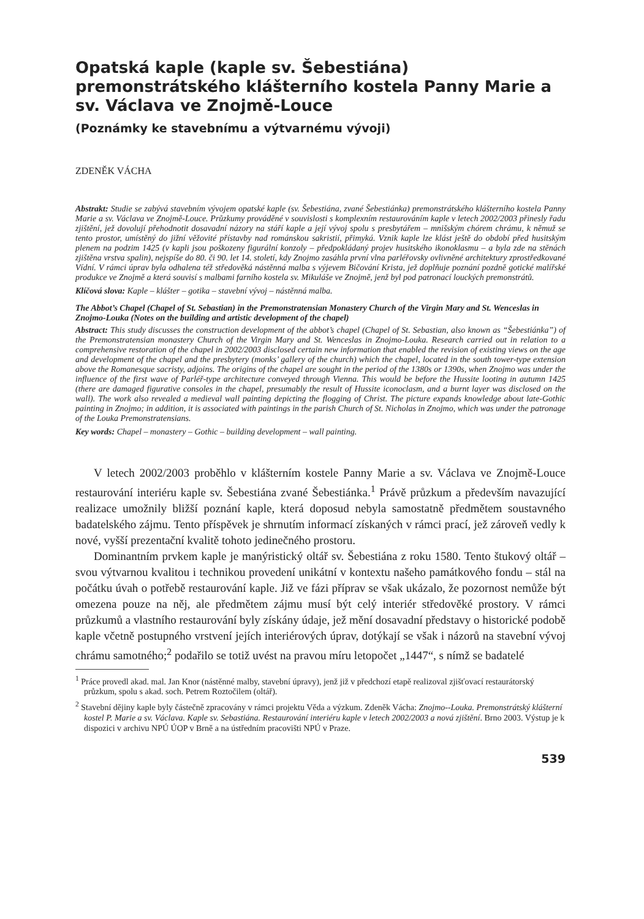Opatská kaple (kaple sv. Šebestiána) premonstrátského klášterního kostela Panny Marie a sv. Václava ve Znojmě-Louce
(Poznámky ke stavebnímu a výtvarnému vývoji)
ZDENĚK VÁCHA
Abstrakt: Studie se zabývá stavebním vývojem opatské kaple (sv. Šebestiána, zvané Šebestiánka) premonstrátského klášterního kostela Panny Marie a sv. Václava ve Znojmě-Louce. Průzkumy prováděné v souvislosti s komplexním restaurováním kaple v letech 2002/2003 přinesly řadu zjištění, jež dovolují přehodnotit dosavadní názory na stáří kaple a její vývoj spolu s presbytářem – mnišským chórem chrámu, k němuž se tento prostor, umístěný do jižní věžovité přístavby nad románskou sakristií, přimyká. Vznik kaple lze klást ještě do období před husitským plenem na podzim 1425 (v kapli jsou poškozeny figurální konzoly – předpokládaný projev husitského ikonoklasmu – a byla zde na stěnách zjištěna vrstva spalin), nejspíše do 80. či 90. let 14. století, kdy Znojmo zasáhla první vlna parléřovsky ovlivněné architektury zprostředkované Vídní. V rámci úprav byla odhalena též středověká nástěnná malba s výjevem Bičování Krista, jež doplňuje poznání pozdně gotické malířské produkce ve Znojmě a která souvisí s malbami farního kostela sv. Mikuláše ve Znojmě, jenž byl pod patronací louckých premonstrátů.
Klíčová slova: Kaple – klášter – gotika – stavební vývoj – nástěnná malba.
The Abbot’s Chapel (Chapel of St. Sebastian) in the Premonstratensian Monastery Church of the Virgin Mary and St. Wenceslas in Znojmo-Louka (Notes on the building and artistic development of the chapel)
Abstract: This study discusses the construction development of the abbot’s chapel (Chapel of St. Sebastian, also known as “Šebestiánka”) of the Premonstratensian monastery Church of the Virgin Mary and St. Wenceslas in Znojmo-Louka. Research carried out in relation to a comprehensive restoration of the chapel in 2002/2003 disclosed certain new information that enabled the revision of existing views on the age and development of the chapel and the presbytery (monks’ gallery of the church) which the chapel, located in the south tower-type extension above the Romanesque sacristy, adjoins. The origins of the chapel are sought in the period of the 1380s or 1390s, when Znojmo was under the influence of the first wave of Parléř-type architecture conveyed through Vienna. This would be before the Hussite looting in autumn 1425 (there are damaged figurative consoles in the chapel, presumably the result of Hussite iconoclasm, and a burnt layer was disclosed on the wall). The work also revealed a medieval wall painting depicting the flogging of Christ. The picture expands knowledge about late-Gothic painting in Znojmo; in addition, it is associated with paintings in the parish Church of St. Nicholas in Znojmo, which was under the patronage of the Louka Premonstratensians.
Key words: Chapel – monastery – Gothic – building development – wall painting.
V letech 2002/2003 proběhlo v klášterním kostele Panny Marie a sv. Václava ve Znojmě-Louce restaurování interiéru kaple sv. Šebestiána zvané Šebestiánka.<sup>1</sup> Právě průzkum a především navazující realizace umožnily bližší poznání kaple, která doposud nebyla samostatně předmětem soustavného badatelského zájmu. Tento příspěvek je shrnutím informací získaných v rámci prací, jež zároveň vedly k nové, vyšší prezentační kvalitě tohoto jedinečného prostoru.
Dominantním prvkem kaple je manýristický oltář sv. Šebestiána z roku 1580. Tento štukový oltář – svou výtvarnou kvalitou i technikou provedení unikátní v kontextu našeho památkového fondu – stál na počátku úvah o potřebě restaurování kaple. Již ve fázi příprav se však ukázalo, že pozornost nemůže být omezena pouze na něj, ale předmětem zájmu musí být celý interiér středověké prostory. V rámci průzkumů a vlastního restaurování byly získány údaje, jež mění dosavadní představy o historické podobě kaple včetně postupného vrstvení jejích interiérových úprav, dotýkají se však i názorů na stavební vývoj chrámu samotného;<sup>2</sup> podařilo se totiž uvést na pravou míru letopočet „1447“, s nímž se badatelé
<sup>1</sup> Práce provedl akad. mal. Jan Knor (nástěnné malby, stavební úpravy), jenž již v předchozí etapě realizoval zjišťovací restaurátorský průzkum, spolu s akad. soch. Petrem Roztočilem (oltář).
<sup>2</sup> Stavební dějiny kaple byly částečně zpracovány v rámci projektu Věda a výzkum. Zdeněk Vácha: Znojmo--Louka. Premonstrátský klášterní kostel P. Marie a sv. Václava. Kaple sv. Sebastiána. Restaurování interiéru kaple v letech 2002/2003 a nová zjištění. Brno 2003. Výstup je k dispozici v archivu NPÚ ÚOP v Brně a na ústředním pracovišti NPÚ v Praze.
539